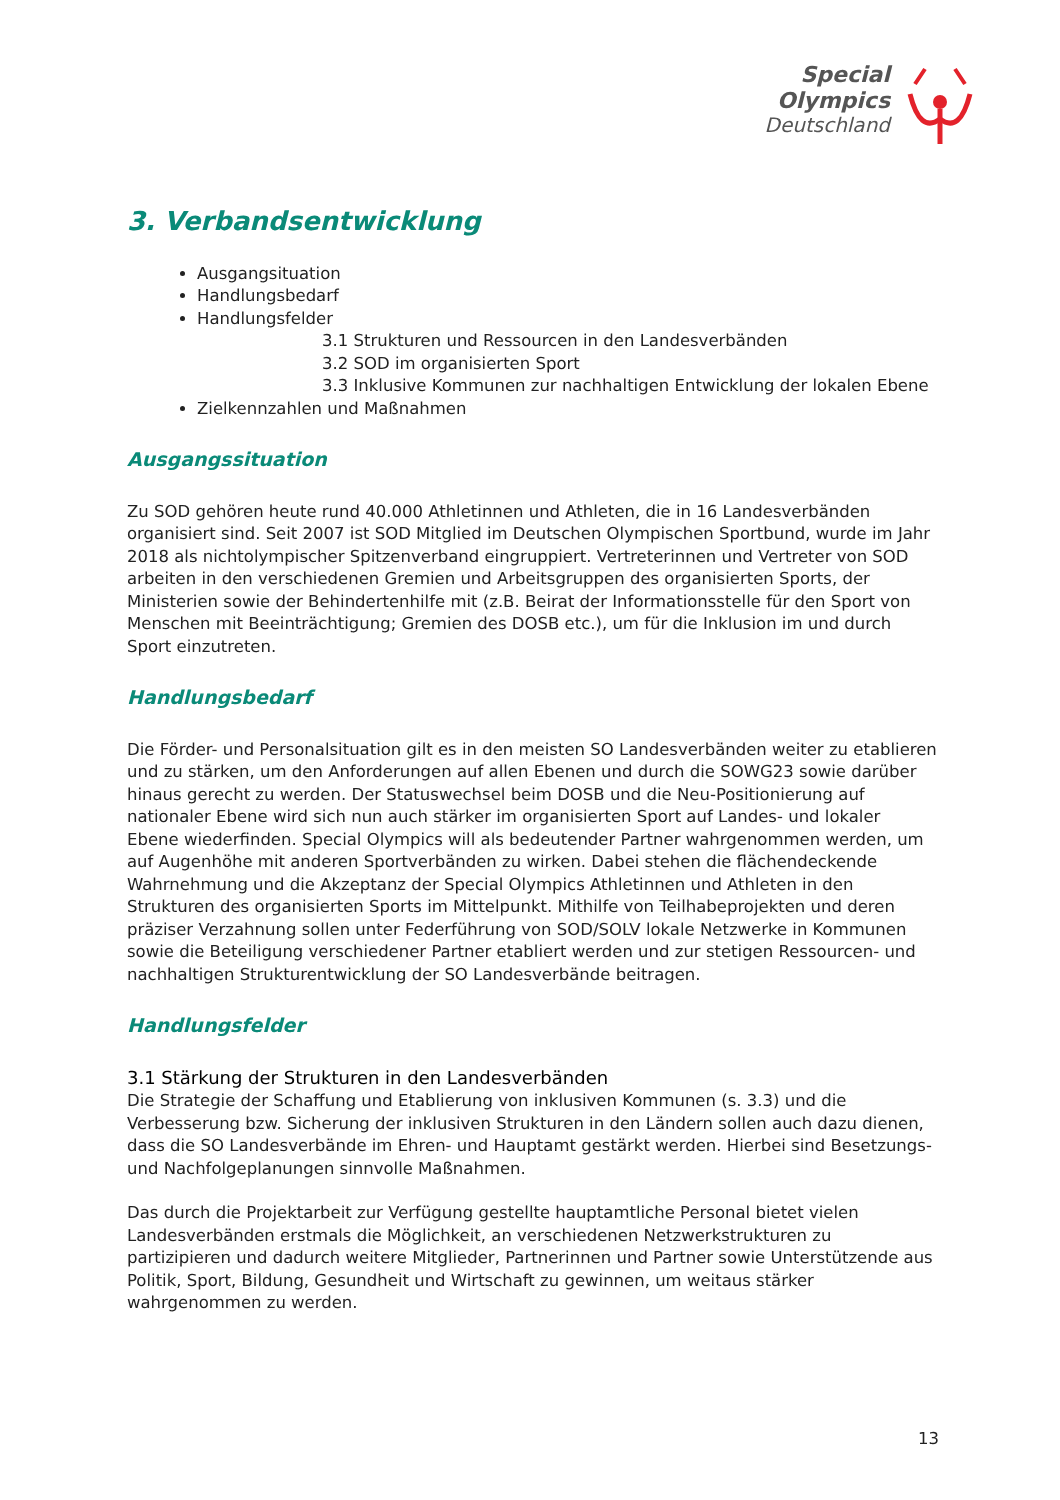Special
Olympics
Deutschland
3. Verbandsentwicklung
Ausgangsituation
Handlungsbedarf
Handlungsfelder
3.1 Strukturen und Ressourcen in den Landesverbänden
3.2 SOD im organisierten Sport
3.3 Inklusive Kommunen zur nachhaltigen Entwicklung der lokalen Ebene
Zielkennzahlen und Maßnahmen
Ausgangssituation
Zu SOD gehören heute rund 40.000 Athletinnen und Athleten, die in 16 Landesverbänden organisiert sind. Seit 2007 ist SOD Mitglied im Deutschen Olympischen Sportbund, wurde im Jahr 2018 als nichtolympischer Spitzenverband eingruppiert. Vertreterinnen und Vertreter von SOD arbeiten in den verschiedenen Gremien und Arbeitsgruppen des organisierten Sports, der Ministerien sowie der Behindertenhilfe mit (z.B. Beirat der Informationsstelle für den Sport von Menschen mit Beeinträchtigung; Gremien des DOSB etc.), um für die Inklusion im und durch Sport einzutreten.
Handlungsbedarf
Die Förder- und Personalsituation gilt es in den meisten SO Landesverbänden weiter zu etablieren und zu stärken, um den Anforderungen auf allen Ebenen und durch die SOWG23 sowie darüber hinaus gerecht zu werden. Der Statuswechsel beim DOSB und die Neu-Positionierung auf nationaler Ebene wird sich nun auch stärker im organisierten Sport auf Landes- und lokaler Ebene wiederfinden. Special Olympics will als bedeutender Partner wahrgenommen werden, um auf Augenhöhe mit anderen Sportverbänden zu wirken. Dabei stehen die flächendeckende Wahrnehmung und die Akzeptanz der Special Olympics Athletinnen und Athleten in den Strukturen des organisierten Sports im Mittelpunkt. Mithilfe von Teilhabeprojekten und deren präziser Verzahnung sollen unter Federführung von SOD/SOLV lokale Netzwerke in Kommunen sowie die Beteiligung verschiedener Partner etabliert werden und zur stetigen Ressourcen- und nachhaltigen Strukturentwicklung der SO Landesverbände beitragen.
Handlungsfelder
3.1 Stärkung der Strukturen in den Landesverbänden
Die Strategie der Schaffung und Etablierung von inklusiven Kommunen (s. 3.3) und die Verbesserung bzw. Sicherung der inklusiven Strukturen in den Ländern sollen auch dazu dienen, dass die SO Landesverbände im Ehren- und Hauptamt gestärkt werden. Hierbei sind Besetzungs- und Nachfolgeplanungen sinnvolle Maßnahmen.
Das durch die Projektarbeit zur Verfügung gestellte hauptamtliche Personal bietet vielen Landesverbänden erstmals die Möglichkeit, an verschiedenen Netzwerkstrukturen zu partizipieren und dadurch weitere Mitglieder, Partnerinnen und Partner sowie Unterstützende aus Politik, Sport, Bildung, Gesundheit und Wirtschaft zu gewinnen, um weitaus stärker wahrgenommen zu werden.
13